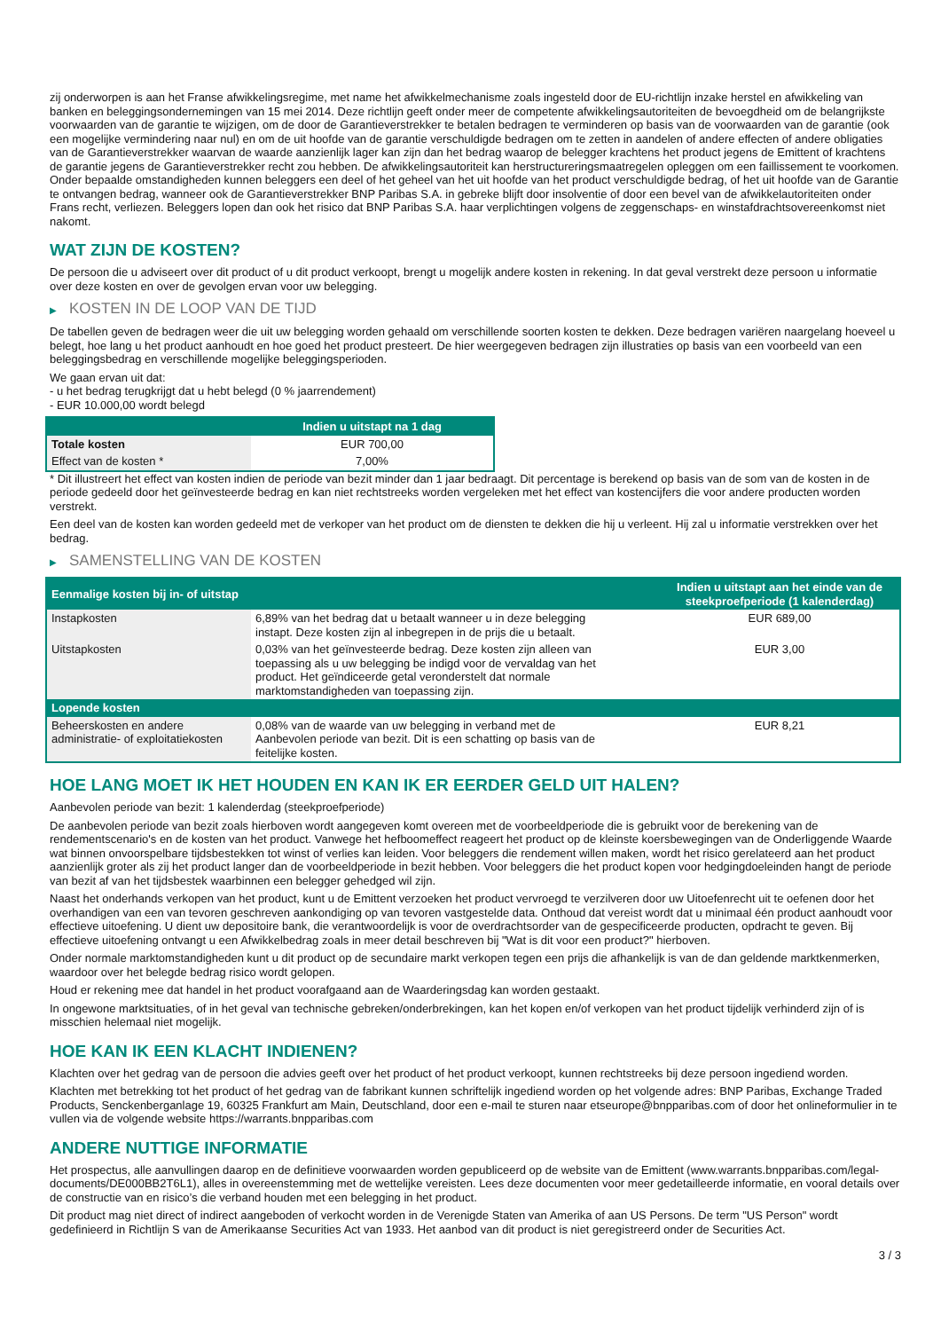zij onderworpen is aan het Franse afwikkelingsregime, met name het afwikkelmechanisme zoals ingesteld door de EU-richtlijn inzake herstel en afwikkeling van banken en beleggingsondernemingen van 15 mei 2014. Deze richtlijn geeft onder meer de competente afwikkelingsautoriteiten de bevoegdheid om de belangrijkste voorwaarden van de garantie te wijzigen, om de door de Garantieverstrekker te betalen bedragen te verminderen op basis van de voorwaarden van de garantie (ook een mogelijke vermindering naar nul) en om de uit hoofde van de garantie verschuldigde bedragen om te zetten in aandelen of andere effecten of andere obligaties van de Garantieverstrekker waarvan de waarde aanzienlijk lager kan zijn dan het bedrag waarop de belegger krachtens het product jegens de Emittent of krachtens de garantie jegens de Garantieverstrekker recht zou hebben. De afwikkelingsautoriteit kan herstructureringsmaatregelen opleggen om een faillissement te voorkomen. Onder bepaalde omstandigheden kunnen beleggers een deel of het geheel van het uit hoofde van het product verschuldigde bedrag, of het uit hoofde van de Garantie te ontvangen bedrag, wanneer ook de Garantieverstrekker BNP Paribas S.A. in gebreke blijft door insolventie of door een bevel van de afwikkelautoriteiten onder Frans recht, verliezen. Beleggers lopen dan ook het risico dat BNP Paribas S.A. haar verplichtingen volgens de zeggenschaps- en winstafdrachtsovereenkomst niet nakomt.
WAT ZIJN DE KOSTEN?
De persoon die u adviseert over dit product of u dit product verkoopt, brengt u mogelijk andere kosten in rekening. In dat geval verstrekt deze persoon u informatie over deze kosten en over de gevolgen ervan voor uw belegging.
▶ KOSTEN IN DE LOOP VAN DE TIJD
De tabellen geven de bedragen weer die uit uw belegging worden gehaald om verschillende soorten kosten te dekken. Deze bedragen variëren naargelang hoeveel u belegt, hoe lang u het product aanhoudt en hoe goed het product presteert. De hier weergegeven bedragen zijn illustraties op basis van een voorbeeld van een beleggingsbedrag en verschillende mogelijke beleggingsperioden.
We gaan ervan uit dat:
- u het bedrag terugkrijgt dat u hebt belegd (0 % jaarrendement)
- EUR 10.000,00 wordt belegd
| | Indien u uitstapt na 1 dag |
| --- | --- |
| Totale kosten | EUR 700,00 |
| Effect van de kosten * | 7,00% |
* Dit illustreert het effect van kosten indien de periode van bezit minder dan 1 jaar bedraagt. Dit percentage is berekend op basis van de som van de kosten in de periode gedeeld door het geïnvesteerde bedrag en kan niet rechtstreeks worden vergeleken met het effect van kostencijfers die voor andere producten worden verstrekt.
Een deel van de kosten kan worden gedeeld met de verkoper van het product om de diensten te dekken die hij u verleent. Hij zal u informatie verstrekken over het bedrag.
▶ SAMENSTELLING VAN DE KOSTEN
| Eenmalige kosten bij in- of uitstap | | Indien u uitstapt aan het einde van de steekproefperiode (1 kalenderdag) |
| --- | --- | --- |
| Instapkosten | 6,89% van het bedrag dat u betaalt wanneer u in deze belegging instapt. Deze kosten zijn al inbegrepen in de prijs die u betaalt. | EUR 689,00 |
| Uitstapkosten | 0,03% van het geïnvesteerde bedrag. Deze kosten zijn alleen van toepassing als u uw belegging be indigd voor de vervaldag van het product. Het geïndiceerde getal veronderstelt dat normale marktomstandigheden van toepassing zijn. | EUR 3,00 |
| Lopende kosten | | |
| Beheerskosten en andere administratie- of exploitatiekosten | 0,08% van de waarde van uw belegging in verband met de Aanbevolen periode van bezit. Dit is een schatting op basis van de feitelijke kosten. | EUR 8,21 |
HOE LANG MOET IK HET HOUDEN EN KAN IK ER EERDER GELD UIT HALEN?
Aanbevolen periode van bezit: 1 kalenderdag (steekproefperiode)
De aanbevolen periode van bezit zoals hierboven wordt aangegeven komt overeen met de voorbeeldperiode die is gebruikt voor de berekening van de rendementscenario's en de kosten van het product. Vanwege het hefboomeffect reageert het product op de kleinste koersbewegingen van de Onderliggende Waarde wat binnen onvoorspelbare tijdsbestekken tot winst of verlies kan leiden. Voor beleggers die rendement willen maken, wordt het risico gerelateerd aan het product aanzienlijk groter als zij het product langer dan de voorbeeldperiode in bezit hebben. Voor beleggers die het product kopen voor hedgingdoeleinden hangt de periode van bezit af van het tijdsbestek waarbinnen een belegger gehedged wil zijn.
Naast het onderhands verkopen van het product, kunt u de Emittent verzoeken het product vervroegd te verzilveren door uw Uitoefenrecht uit te oefenen door het overhandigen van een van tevoren geschreven aankondiging op van tevoren vastgestelde data. Onthoud dat vereist wordt dat u minimaal één product aanhoudt voor effectieve uitoefening. U dient uw depositoire bank, die verantwoordelijk is voor de overdrachtsorder van de gespecificeerde producten, opdracht te geven. Bij effectieve uitoefening ontvangt u een Afwikkelbedrag zoals in meer detail beschreven bij "Wat is dit voor een product?" hierboven.
Onder normale marktomstandigheden kunt u dit product op de secundaire markt verkopen tegen een prijs die afhankelijk is van de dan geldende marktkenmerken, waardoor over het belegde bedrag risico wordt gelopen.
Houd er rekening mee dat handel in het product voorafgaand aan de Waarderingsdag kan worden gestaakt.
In ongewone marktsituaties, of in het geval van technische gebreken/onderbrekingen, kan het kopen en/of verkopen van het product tijdelijk verhinderd zijn of is misschien helemaal niet mogelijk.
HOE KAN IK EEN KLACHT INDIENEN?
Klachten over het gedrag van de persoon die advies geeft over het product of het product verkoopt, kunnen rechtstreeks bij deze persoon ingediend worden.
Klachten met betrekking tot het product of het gedrag van de fabrikant kunnen schriftelijk ingediend worden op het volgende adres: BNP Paribas, Exchange Traded Products, Senckenberganlage 19, 60325 Frankfurt am Main, Deutschland, door een e-mail te sturen naar etseurope@bnpparibas.com of door het onlineformulier in te vullen via de volgende website https://warrants.bnpparibas.com
ANDERE NUTTIGE INFORMATIE
Het prospectus, alle aanvullingen daarop en de definitieve voorwaarden worden gepubliceerd op de website van de Emittent (www.warrants.bnpparibas.com/legal-documents/DE000BB2T6L1), alles in overeenstemming met de wettelijke vereisten. Lees deze documenten voor meer gedetailleerde informatie, en vooral details over de constructie van en risico’s die verband houden met een belegging in het product.
Dit product mag niet direct of indirect aangeboden of verkocht worden in de Verenigde Staten van Amerika of aan US Persons. De term "US Person" wordt gedefinieerd in Richtlijn S van de Amerikaanse Securities Act van 1933. Het aanbod van dit product is niet geregistreerd onder de Securities Act.
3 / 3